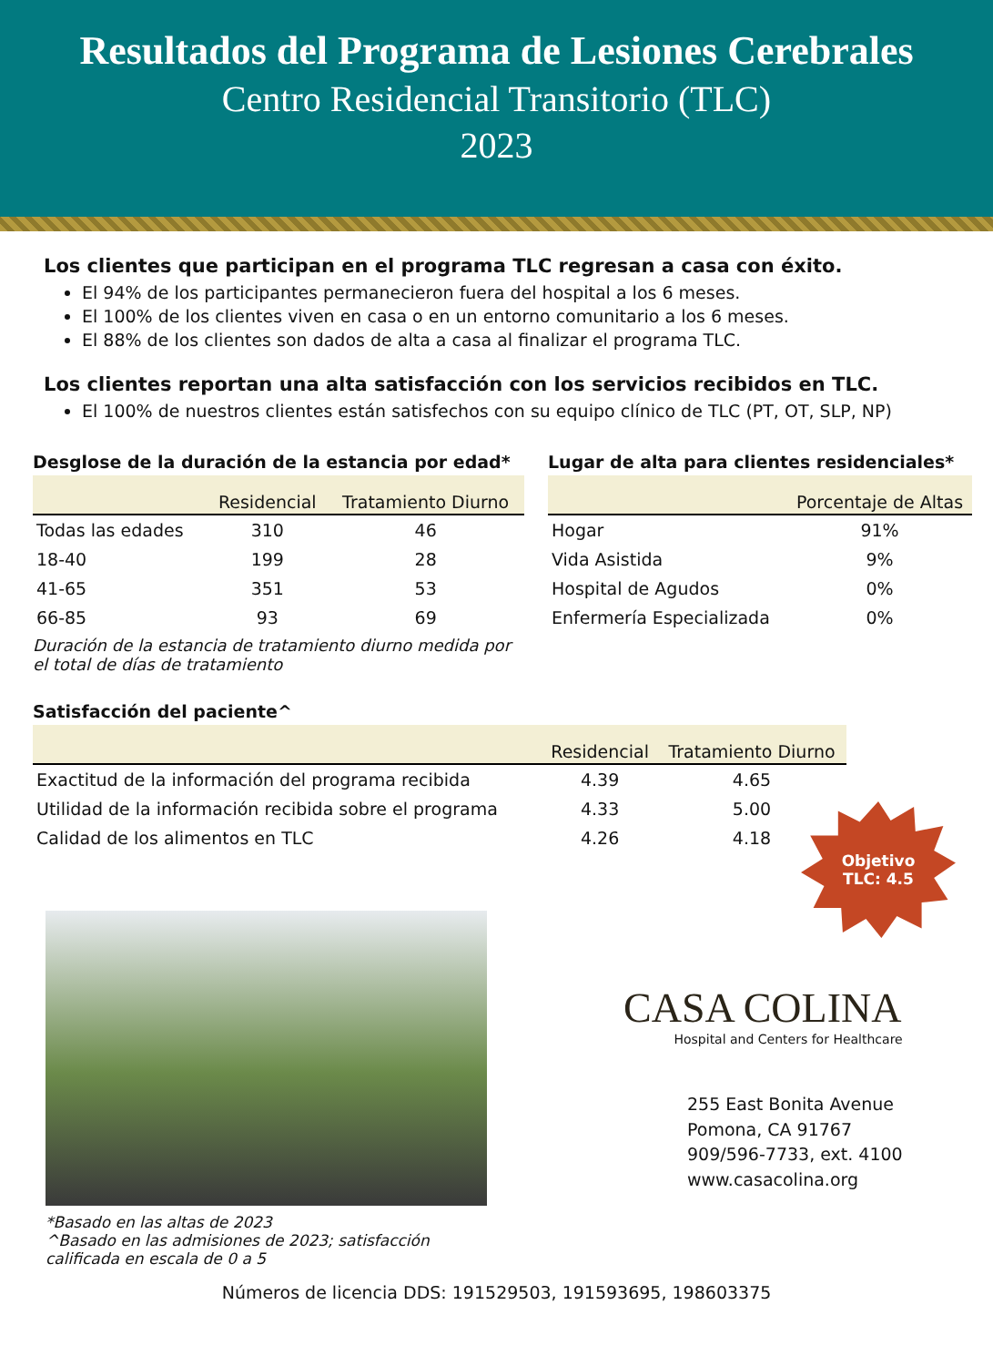Resultados del Programa de Lesiones Cerebrales
Centro Residencial Transitorio (TLC)
2023
Los clientes que participan en el programa TLC regresan a casa con éxito.
El 94% de los participantes permanecieron fuera del hospital a los 6 meses.
El 100% de los clientes viven en casa o en un entorno comunitario a los 6 meses.
El 88% de los clientes son dados de alta a casa al finalizar el programa TLC.
Los clientes reportan una alta satisfacción con los servicios recibidos en TLC.
El 100% de nuestros clientes están satisfechos con su equipo clínico de TLC (PT, OT, SLP, NP)
Desglose de la duración de la estancia por edad*
| | Residencial | Tratamiento Diurno |
| --- | --- | --- |
| Todas las edades | 310 | 46 |
| 18-40 | 199 | 28 |
| 41-65 | 351 | 53 |
| 66-85 | 93 | 69 |
Duración de la estancia de tratamiento diurno medida por el total de días de tratamiento
Lugar de alta para clientes residenciales*
| | Porcentaje de Altas |
| --- | --- |
| Hogar | 91% |
| Vida Asistida | 9% |
| Hospital de Agudos | 0% |
| Enfermería Especializada | 0% |
Satisfacción del paciente^
| | Residencial | Tratamiento Diurno |
| --- | --- | --- |
| Exactitud de la información del programa recibida | 4.39 | 4.65 |
| Utilidad de la información recibida sobre el programa | 4.33 | 5.00 |
| Calidad de los alimentos en TLC | 4.26 | 4.18 |
Objetivo
TLC: 4.5
*Basado en las altas de 2023
^Basado en las admisiones de 2023; satisfacción calificada en escala de 0 a 5
CASA COLINA
Hospital and Centers for Healthcare
255 East Bonita Avenue
Pomona, CA 91767
909/596-7733, ext. 4100
www.casacolina.org
Números de licencia DDS: 191529503, 191593695, 198603375